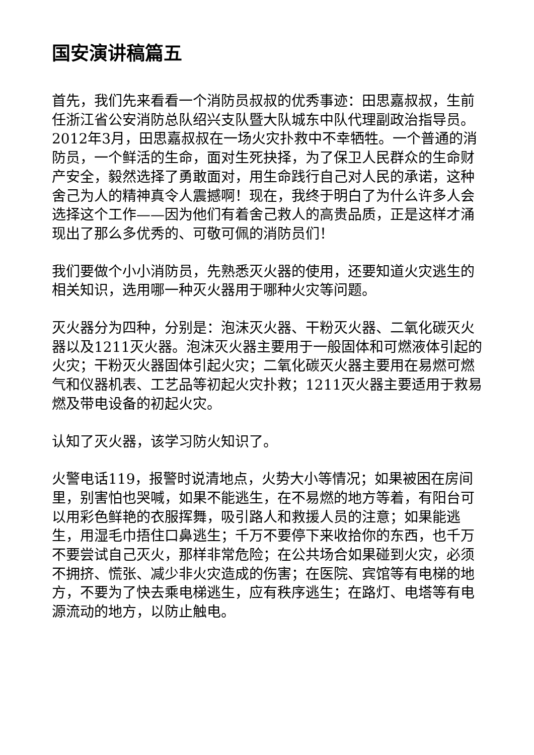国安演讲稿篇五
首先，我们先来看看一个消防员叔叔的优秀事迹：田思嘉叔叔，生前任浙江省公安消防总队绍兴支队暨大队城东中队代理副政治指导员。2012年3月，田思嘉叔叔在一场火灾扑救中不幸牺牲。一个普通的消防员，一个鲜活的生命，面对生死抉择，为了保卫人民群众的生命财产安全，毅然选择了勇敢面对，用生命践行自己对人民的承诺，这种舍己为人的精神真令人震撼啊！现在，我终于明白了为什么许多人会选择这个工作——因为他们有着舍己救人的高贵品质，正是这样才涌现出了那么多优秀的、可敬可佩的消防员们！
我们要做个小小消防员，先熟悉灭火器的使用，还要知道火灾逃生的相关知识，选用哪一种灭火器用于哪种火灾等问题。
灭火器分为四种，分别是：泡沫灭火器、干粉灭火器、二氧化碳灭火器以及1211灭火器。泡沫灭火器主要用于一般固体和可燃液体引起的火灾；干粉灭火器固体引起火灾；二氧化碳灭火器主要用在易燃可燃气和仪器机表、工艺品等初起火灾扑救；1211灭火器主要适用于救易燃及带电设备的初起火灾。
认知了灭火器，该学习防火知识了。
火警电话119，报警时说清地点，火势大小等情况；如果被困在房间里，别害怕也哭喊，如果不能逃生，在不易燃的地方等着，有阳台可以用彩色鲜艳的衣服挥舞，吸引路人和救援人员的注意；如果能逃生，用湿毛巾捂住口鼻逃生；千万不要停下来收拾你的东西，也千万不要尝试自己灭火，那样非常危险；在公共场合如果碰到火灾，必须不拥挤、慌张、减少非火灾造成的伤害；在医院、宾馆等有电梯的地方，不要为了快去乘电梯逃生，应有秩序逃生；在路灯、电塔等有电源流动的地方，以防止触电。